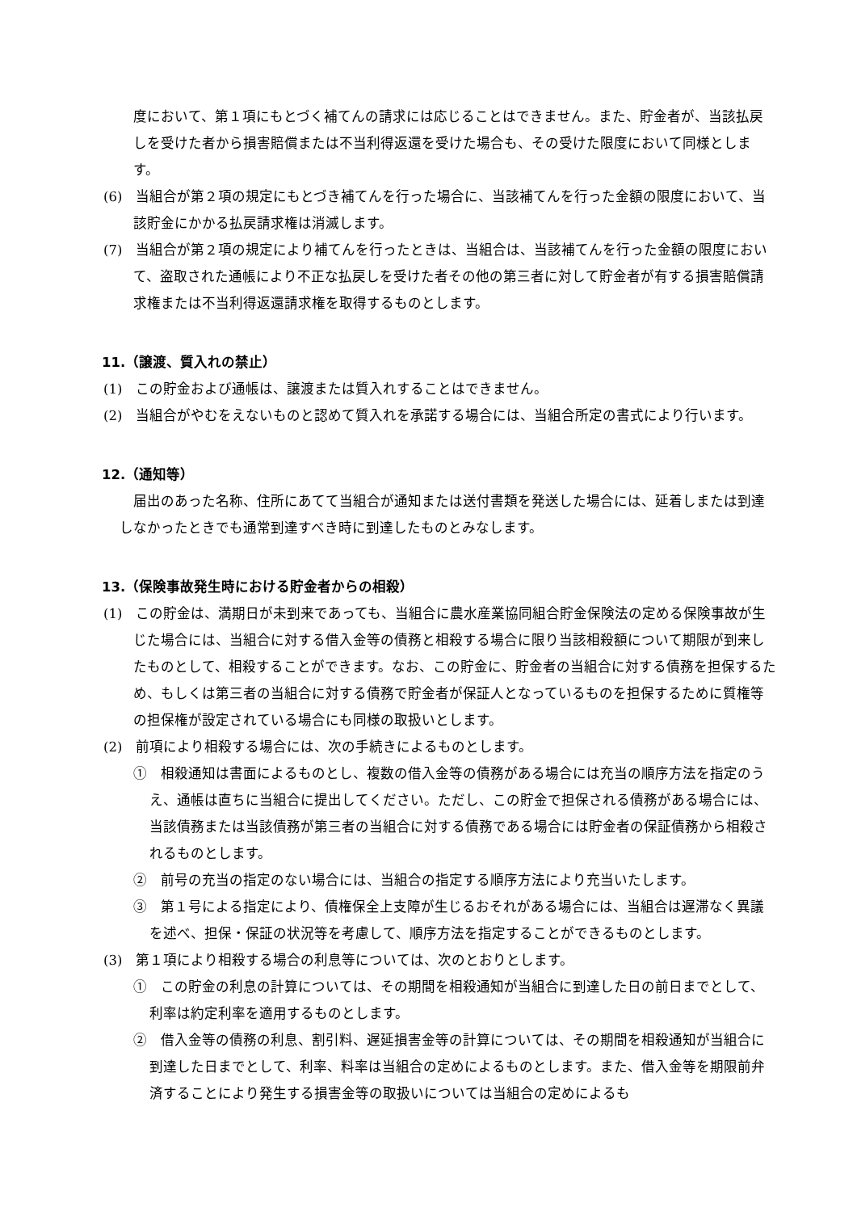度において、第１項にもとづく補てんの請求には応じることはできません。また、貯金者が、当該払戻しを受けた者から損害賠償または不当利得返還を受けた場合も、その受けた限度において同様とします。
(6)　当組合が第２項の規定にもとづき補てんを行った場合に、当該補てんを行った金額の限度において、当該貯金にかかる払戻請求権は消滅します。
(7)　当組合が第２項の規定により補てんを行ったときは、当組合は、当該補てんを行った金額の限度において、盗取された通帳により不正な払戻しを受けた者その他の第三者に対して貯金者が有する損害賠償請求権または不当利得返還請求権を取得するものとします。
11.（譲渡、質入れの禁止）
(1)　この貯金および通帳は、譲渡または質入れすることはできません。
(2)　当組合がやむをえないものと認めて質入れを承諾する場合には、当組合所定の書式により行います。
12.（通知等）
届出のあった名称、住所にあてて当組合が通知または送付書類を発送した場合には、延着しまたは到達しなかったときでも通常到達すべき時に到達したものとみなします。
13.（保険事故発生時における貯金者からの相殺）
(1)　この貯金は、満期日が未到来であっても、当組合に農水産業協同組合貯金保険法の定める保険事故が生じた場合には、当組合に対する借入金等の債務と相殺する場合に限り当該相殺額について期限が到来したものとして、相殺することができます。なお、この貯金に、貯金者の当組合に対する債務を担保するため、もしくは第三者の当組合に対する債務で貯金者が保証人となっているものを担保するために質権等の担保権が設定されている場合にも同様の取扱いとします。
(2)　前項により相殺する場合には、次の手続きによるものとします。
①　相殺通知は書面によるものとし、複数の借入金等の債務がある場合には充当の順序方法を指定のうえ、通帳は直ちに当組合に提出してください。ただし、この貯金で担保される債務がある場合には、当該債務または当該債務が第三者の当組合に対する債務である場合には貯金者の保証債務から相殺されるものとします。
②　前号の充当の指定のない場合には、当組合の指定する順序方法により充当いたします。
③　第１号による指定により、債権保全上支障が生じるおそれがある場合には、当組合は遅滞なく異議を述べ、担保・保証の状況等を考慮して、順序方法を指定することができるものとします。
(3)　第１項により相殺する場合の利息等については、次のとおりとします。
①　この貯金の利息の計算については、その期間を相殺通知が当組合に到達した日の前日までとして、利率は約定利率を適用するものとします。
②　借入金等の債務の利息、割引料、遅延損害金等の計算については、その期間を相殺通知が当組合に到達した日までとして、利率、料率は当組合の定めによるものとします。また、借入金等を期限前弁済することにより発生する損害金等の取扱いについては当組合の定めによるも